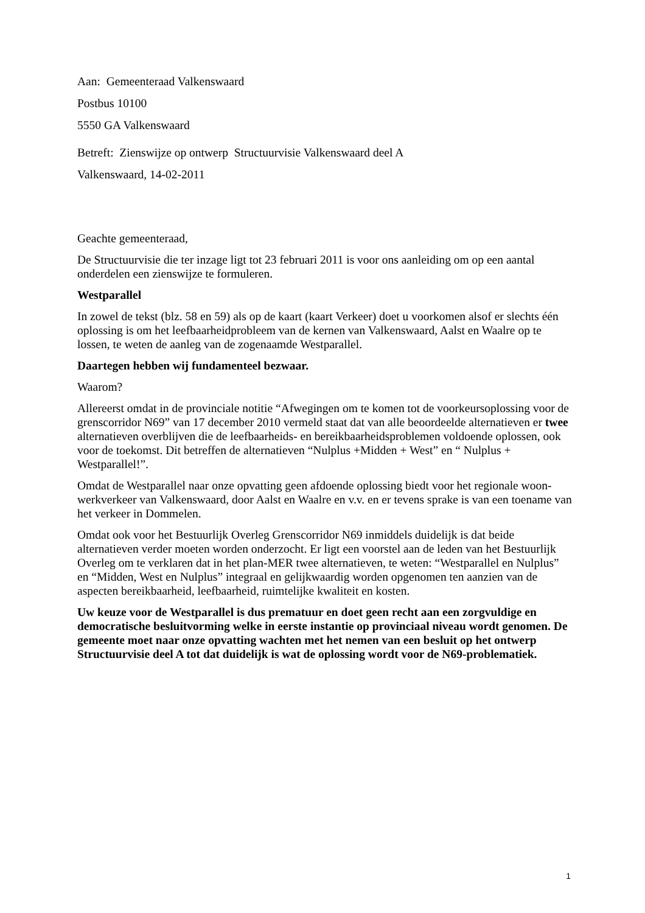Aan: Gemeenteraad Valkenswaard
Postbus 10100
5550 GA Valkenswaard
Betreft: Zienswijze op ontwerp Structuurvisie Valkenswaard deel A
Valkenswaard, 14-02-2011
Geachte gemeenteraad,
De Structuurvisie die ter inzage ligt tot 23 februari 2011 is voor ons aanleiding om op een aantal onderdelen een zienswijze te formuleren.
Westparallel
In zowel de tekst (blz. 58 en 59) als op de kaart (kaart Verkeer) doet u voorkomen alsof er slechts één oplossing is om het leefbaarheidprobleem van de kernen van Valkenswaard, Aalst en Waalre op te lossen, te weten de aanleg van de zogenaamde Westparallel.
Daartegen hebben wij fundamenteel bezwaar.
Waarom?
Allereerst omdat in de provinciale notitie “Afwegingen om te komen tot de voorkeursoplossing voor de grenscorridor N69” van 17 december 2010 vermeld staat dat van alle beoordeelde alternatieven er twee alternatieven overblijven die de leefbaarheids- en bereikbaarheidsproblemen voldoende oplossen, ook voor de toekomst. Dit betreffen de alternatieven “Nulplus +Midden + West” en “ Nulplus + Westparallel!”.
Omdat de Westparallel naar onze opvatting geen afdoende oplossing biedt voor het regionale woon-werkverkeer van Valkenswaard, door Aalst en Waalre en v.v. en er tevens sprake is van een toename van het verkeer in Dommelen.
Omdat ook voor het Bestuurlijk Overleg Grenscorridor N69 inmiddels duidelijk is dat beide alternatieven verder moeten worden onderzocht. Er ligt een voorstel aan de leden van het Bestuurlijk Overleg om te verklaren dat in het plan-MER twee alternatieven, te weten: “Westparallel en Nulplus” en “Midden, West en Nulplus” integraal en gelijkwaardig worden opgenomen ten aanzien van de aspecten bereikbaarheid, leefbaarheid, ruimtelijke kwaliteit en kosten.
Uw keuze voor de Westparallel is dus prematuur en doet geen recht aan een zorgvuldige en democratische besluitvorming welke in eerste instantie op provinciaal niveau wordt genomen. De gemeente moet naar onze opvatting wachten met het nemen van een besluit op het ontwerp Structuurvisie deel A tot dat duidelijk is wat de oplossing wordt voor de N69-problematiek.
1